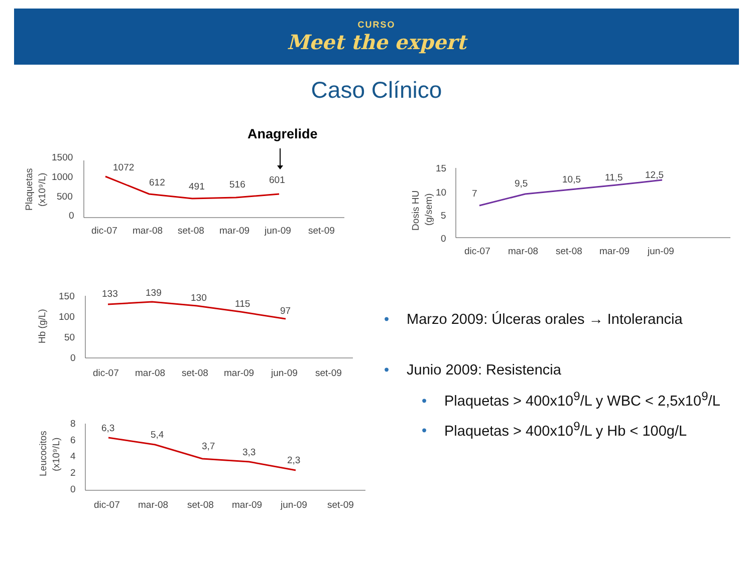CURSO
Meet the expert
Caso Clínico
Anagrelide
1500
1000
500
0
Plaquetas
(x10⁹/L)
1072
612
491
516
601
dic-07
mar-08
set-08
mar-09
jun-09
set-09
15
10
5
0
Dosis HU
(g/sem)
7
9,5
10,5
11,5
12,5
dic-07
mar-08
set-08
mar-09
jun-09
150
100
50
0
Hb (g/L)
133
139
130
115
97
dic-07
mar-08
set-08
mar-09
jun-09
set-09
8
6
4
2
0
Leucocitos
(x10⁹/L)
6,3
5,4
3,7
3,3
2,3
dic-07
mar-08
set-08
mar-09
jun-09
set-09
• Marzo 2009: Úlceras orales → Intolerancia
• Junio 2009: Resistencia
• Plaquetas > 400x10<sup>9</sup>/L y WBC < 2,5x10<sup>9</sup>/L
• Plaquetas > 400x10<sup>9</sup>/L y Hb < 100g/L